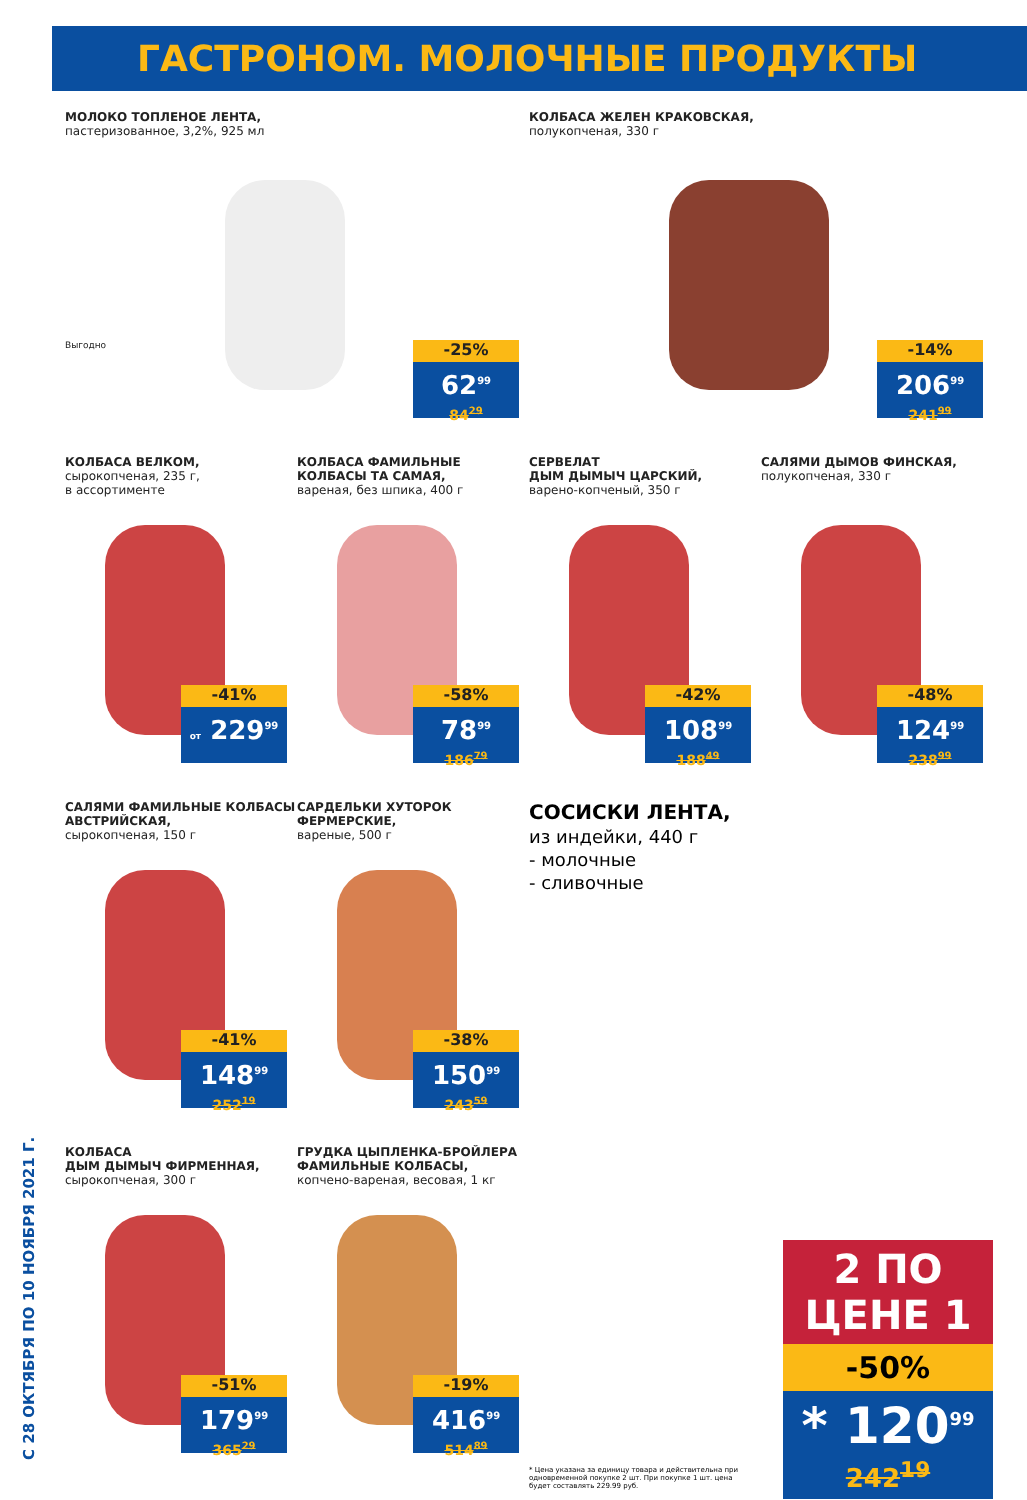ГАСТРОНОМ. МОЛОЧНЫЕ ПРОДУКТЫ
С 28 ОКТЯБРЯ ПО 10 НОЯБРЯ 2021 Г.
МОЛОКО ТОПЛЕНОЕ ЛЕНТА,
пастеризованное, 3,2%, 925 мл
Выгодно
-25%
62<sup>99</sup>
84<sup>29</sup>
КОЛБАСА ЖЕЛЕН КРАКОВСКАЯ,
полукопченая, 330 г
-14%
206<sup>99</sup>
241<sup>99</sup>
КОЛБАСА ВЕЛКОМ,
сырокопченая, 235 г,
в ассортименте
-41%
от 229<sup>99</sup>
КОЛБАСА ФАМИЛЬНЫЕ КОЛБАСЫ ТА САМАЯ,
вареная, без шпика, 400 г
-58%
78<sup>99</sup>
186<sup>79</sup>
СЕРВЕЛАТ
ДЫМ ДЫМЫЧ ЦАРСКИЙ,
варено-копченый, 350 г
-42%
108<sup>99</sup>
188<sup>49</sup>
САЛЯМИ ДЫМОВ ФИНСКАЯ,
полукопченая, 330 г
-48%
124<sup>99</sup>
238<sup>99</sup>
САЛЯМИ ФАМИЛЬНЫЕ КОЛБАСЫ АВСТРИЙСКАЯ,
сырокопченая, 150 г
-41%
148<sup>99</sup>
252<sup>19</sup>
САРДЕЛЬКИ ХУТОРОК ФЕРМЕРСКИЕ,
вареные, 500 г
-38%
150<sup>99</sup>
243<sup>59</sup>
СОСИСКИ ЛЕНТА,
из индейки, 440 г
- молочные
- сливочные
2 ПО ЦЕНЕ 1
-50%
* 120<sup>99</sup>
242<sup>19</sup>
* Цена указана за единицу товара и действительна при одновременной покупке 2 шт. При покупке 1 шт. цена будет составлять 229.99 руб.
КОЛБАСА
ДЫМ ДЫМЫЧ ФИРМЕННАЯ,
сырокопченая, 300 г
-51%
179<sup>99</sup>
365<sup>29</sup>
ГРУДКА ЦЫПЛЕНКА-БРОЙЛЕРА ФАМИЛЬНЫЕ КОЛБАСЫ,
копчено-вареная, весовая, 1 кг
-19%
416<sup>99</sup>
514<sup>89</sup>